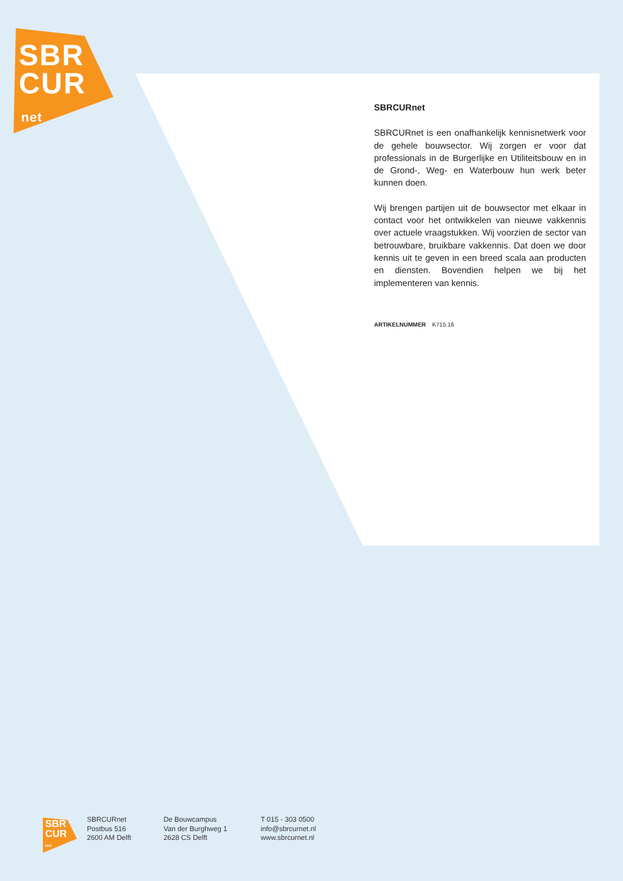SBR
CUR
net
SBRCURnet
SBRCURnet is een onafhankelijk kennisnetwerk voor de gehele bouwsector. Wij zorgen er voor dat professionals in de Burgerlijke en Utiliteitsbouw en in de Grond-, Weg- en Waterbouw hun werk beter kunnen doen.
Wij brengen partijen uit de bouwsector met elkaar in contact voor het ontwikkelen van nieuwe vakkennis over actuele vraagstukken. Wij voorzien de sector van betrouwbare, bruikbare vakkennis. Dat doen we door kennis uit te geven in een breed scala aan producten en diensten. Bovendien helpen we bij het implementeren van kennis.
ARTIKELNUMMER K715.16
SBR
CUR
net
SBRCURnet
Postbus 516
2600 AM Delft
De Bouwcampus
Van der Burghweg 1
2628 CS Delft
T 015 - 303 0500
info@sbrcurnet.nl
www.sbrcurnet.nl